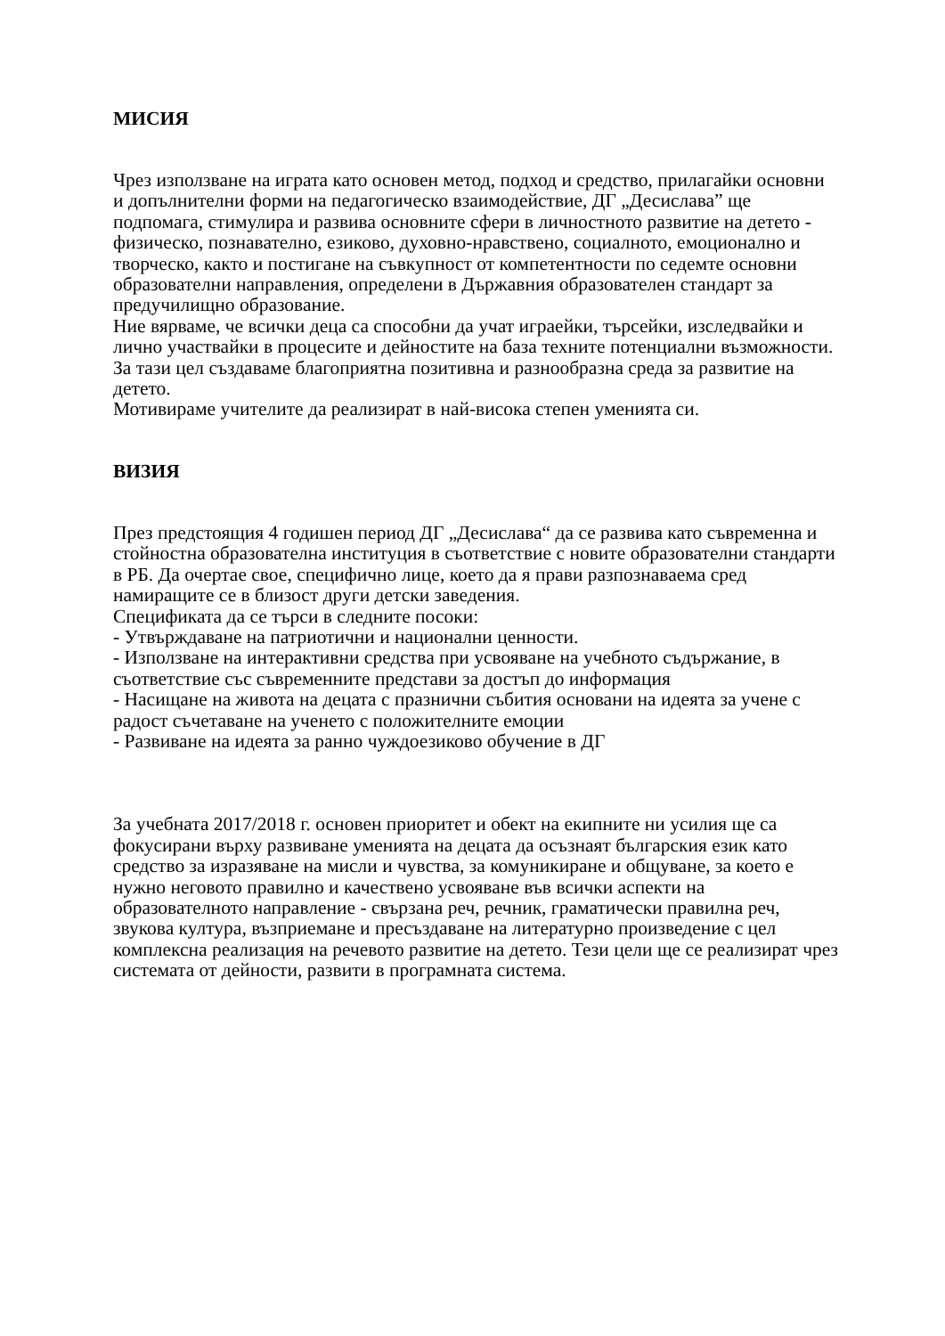МИСИЯ
Чрез използване на играта като основен метод, подход и средство, прилагайки основни и допълнителни форми на педагогическо взаимодействие, ДГ „Десислава” ще подпомага, стимулира и развива основните сфери в личностното развитие на детето - физическо, познавателно, езиково, духовно-нравствено, социалното, емоционално и творческо, както и постигане на съвкупност от компетентности по седемте основни образователни направления, определени в Държавния образователен стандарт за предучилищно образование.
Ние вярваме, че всички деца са способни да учат играейки, търсейки, изследвайки и лично участвайки в процесите и дейностите на база техните потенциални възможности.
За тази цел създаваме благоприятна позитивна и разнообразна среда за развитие на детето.
Мотивираме учителите да реализират в най-висока степен уменията си.
ВИЗИЯ
През предстоящия 4 годишен период ДГ „Десислава“ да се развива като съвременна и стойностна образователна институция в съответствие с новите образователни стандарти в РБ. Да очертае свое, специфично лице, което да я прави разпознаваема сред намиращите се в близост други детски заведения.
Спецификата да се търси в следните посоки:
- Утвърждаване на патриотични и национални ценности.
- Използване на интерактивни средства при усвояване на учебното съдържание, в съответствие със съвременните представи за достъп до информация
- Насищане на живота на децата с празнични събития основани на идеята за учене с радост съчетаване на ученето с положителните емоции
- Развиване на идеята за ранно чуждоезиково обучение в ДГ
За учебната 2017/2018 г. основен приоритет и обект на екипните ни усилия ще са фокусирани върху развиване уменията на децата да осъзнаят българския език като средство за изразяване на мисли и чувства, за комуникиране и общуване, за което е нужно неговото правилно и качествено усвояване във всички аспекти на образователното направление - свързана реч, речник, граматически правилна реч, звукова култура, възприемане и пресъздаване на литературно произведение с цел комплексна реализация на речевото развитие на детето. Тези цели ще се реализират чрез системата от дейности, развити в програмната система.